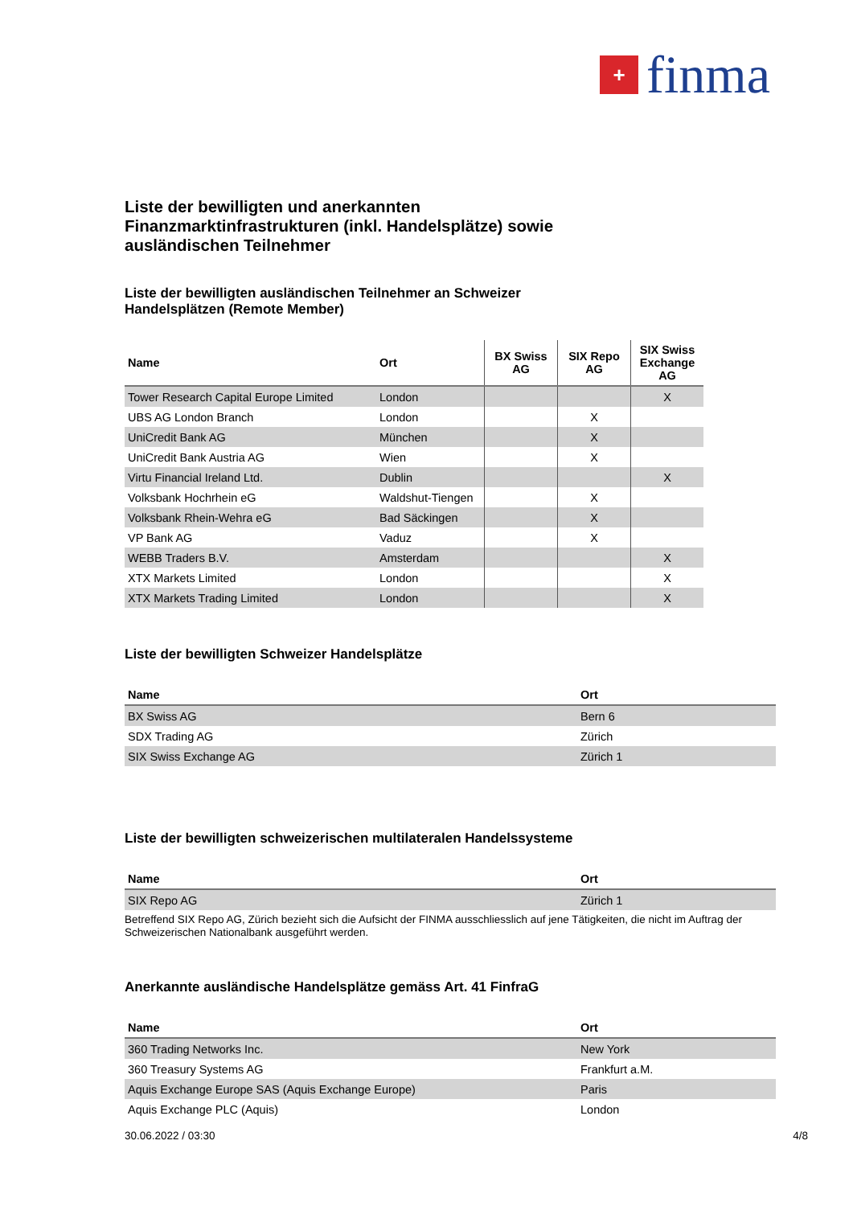+
finma
Liste der bewilligten und anerkannten
Finanzmarktinfrastrukturen (inkl. Handelsplätze) sowie
ausländischen Teilnehmer
Liste der bewilligten ausländischen Teilnehmer an Schweizer
Handelsplätzen (Remote Member)
| Name | Ort | BX Swiss AG | SIX Repo AG | SIX Swiss Exchange AG |
| --- | --- | --- | --- | --- |
| Tower Research Capital Europe Limited | London | | | X |
| UBS AG London Branch | London | | X | |
| UniCredit Bank AG | München | | X | |
| UniCredit Bank Austria AG | Wien | | X | |
| Virtu Financial Ireland Ltd. | Dublin | | | X |
| Volksbank Hochrhein eG | Waldshut-Tiengen | | X | |
| Volksbank Rhein-Wehra eG | Bad Säckingen | | X | |
| VP Bank AG | Vaduz | | X | |
| WEBB Traders B.V. | Amsterdam | | | X |
| XTX Markets Limited | London | | | X |
| XTX Markets Trading Limited | London | | | X |
Liste der bewilligten Schweizer Handelsplätze
| Name | Ort |
| --- | --- |
| BX Swiss AG | Bern 6 |
| SDX Trading AG | Zürich |
| SIX Swiss Exchange AG | Zürich 1 |
Liste der bewilligten schweizerischen multilateralen Handelssysteme
| Name | Ort |
| --- | --- |
| SIX Repo AG | Zürich 1 |
Betreffend SIX Repo AG, Zürich bezieht sich die Aufsicht der FINMA ausschliesslich auf jene Tätigkeiten, die nicht im Auftrag der Schweizerischen Nationalbank ausgeführt werden.
Anerkannte ausländische Handelsplätze gemäss Art. 41 FinfraG
| Name | Ort |
| --- | --- |
| 360 Trading Networks Inc. | New York |
| 360 Treasury Systems AG | Frankfurt a.M. |
| Aquis Exchange Europe SAS (Aquis Exchange Europe) | Paris |
| Aquis Exchange PLC (Aquis) | London |
30.06.2022 / 03:30 4/8